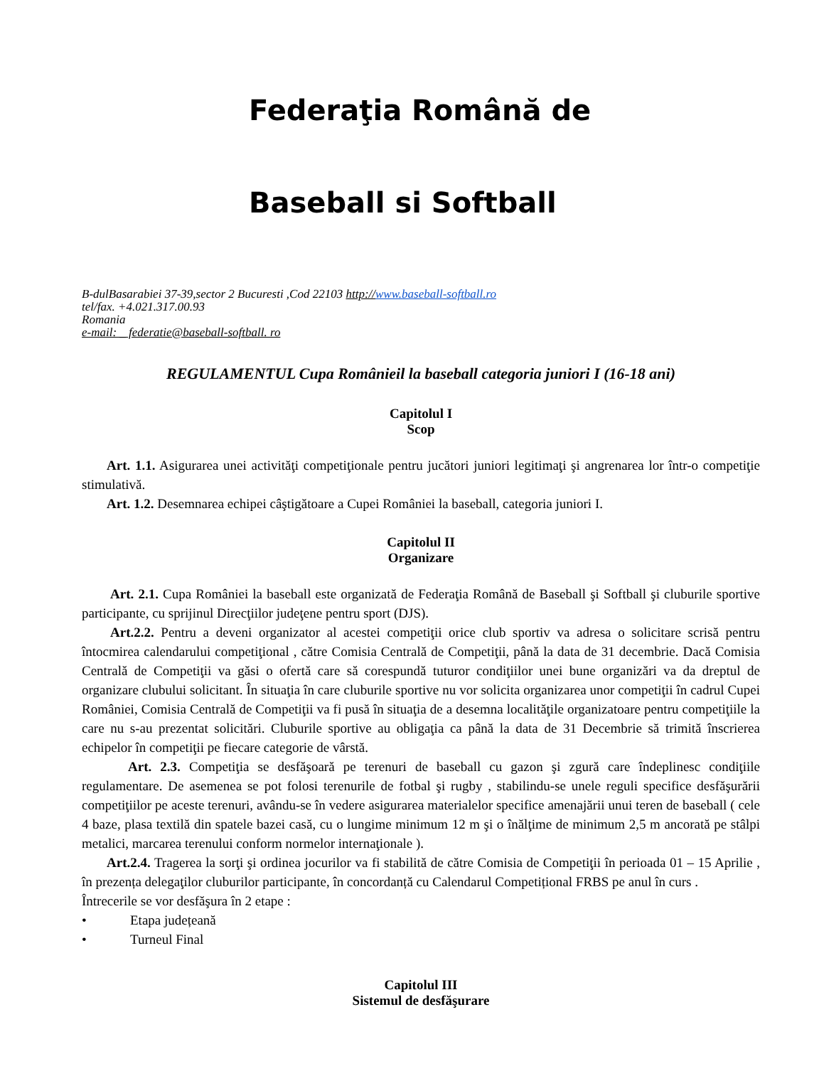Federaţia Română de
Baseball si Softball
B-dulBasarabiei 37-39,sector 2 Bucuresti ,Cod 22103 http://www.baseball-softball.ro
tel/fax. +4.021.317.00.93
Romania
e-mail: _ federatie@baseball-softball. ro
REGULAMENTUL Cupa Româniеil la baseball categoria juniori I (16-18 ani)
Capitolul I
Scop
Art. 1.1. Asigurarea unei activităţi competiţionale pentru jucători juniori legitimaţi şi angrenarea lor într-o competiţie stimulativă.
Art. 1.2. Desemnarea echipei câştigătoare a Cupei României la baseball, categoria juniori I.
Capitolul II
Organizare
Art. 2.1. Cupa României la baseball este organizată de Federaţia Română de Baseball şi Softball şi cluburile sportive participante, cu sprijinul Direcţiilor judeţene pentru sport (DJS).
Art.2.2. Pentru a deveni organizator al acestei competiţii orice club sportiv va adresa o solicitare scrisă pentru întocmirea calendarului competiţional , către Comisia Centrală de Competiţii, până la data de 31 decembrie. Dacă Comisia Centrală de Competiţii va găsi o ofertă care să corespundă tuturor condiţiilor unei bune organizări va da dreptul de organizare clubului solicitant. În situaţia în care cluburile sportive nu vor solicita organizarea unor competiţii în cadrul Cupei României, Comisia Centrală de Competiţii va fi pusă în situaţia de a desemna localităţile organizatoare pentru competiţiile la care nu s-au prezentat solicitări. Cluburile sportive au obligaţia ca până la data de 31 Decembrie să trimită înscrierea echipelor în competiţii pe fiecare categorie de vârstă.
Art. 2.3. Competiţia se desfăşoară pe terenuri de baseball cu gazon şi zgură care îndeplinesc condiţiile regulamentare. De asemenea se pot folosi terenurile de fotbal şi rugby , stabilindu-se unele reguli specifice desfăşurării competiţiilor pe aceste terenuri, avându-se în vedere asigurarea materialelor specifice amenajării unui teren de baseball ( cele 4 baze, plasa textilă din spatele bazei casă, cu o lungime minimum 12 m şi o înălţime de minimum 2,5 m ancorată pe stâlpi metalici, marcarea terenului conform normelor internaţionale ).
Art.2.4. Tragerea la sorţi şi ordinea jocurilor va fi stabilită de către Comisia de Competiţii în perioada 01 – 15 Aprilie , în prezența delegaţilor cluburilor participante, în concordanță cu Calendarul Competițional FRBS pe anul în curs .
Întrecerile se vor desfăşura în 2 etape :
• Etapa județeană
• Turneul Final
Capitolul III
Sistemul de desfăşurare